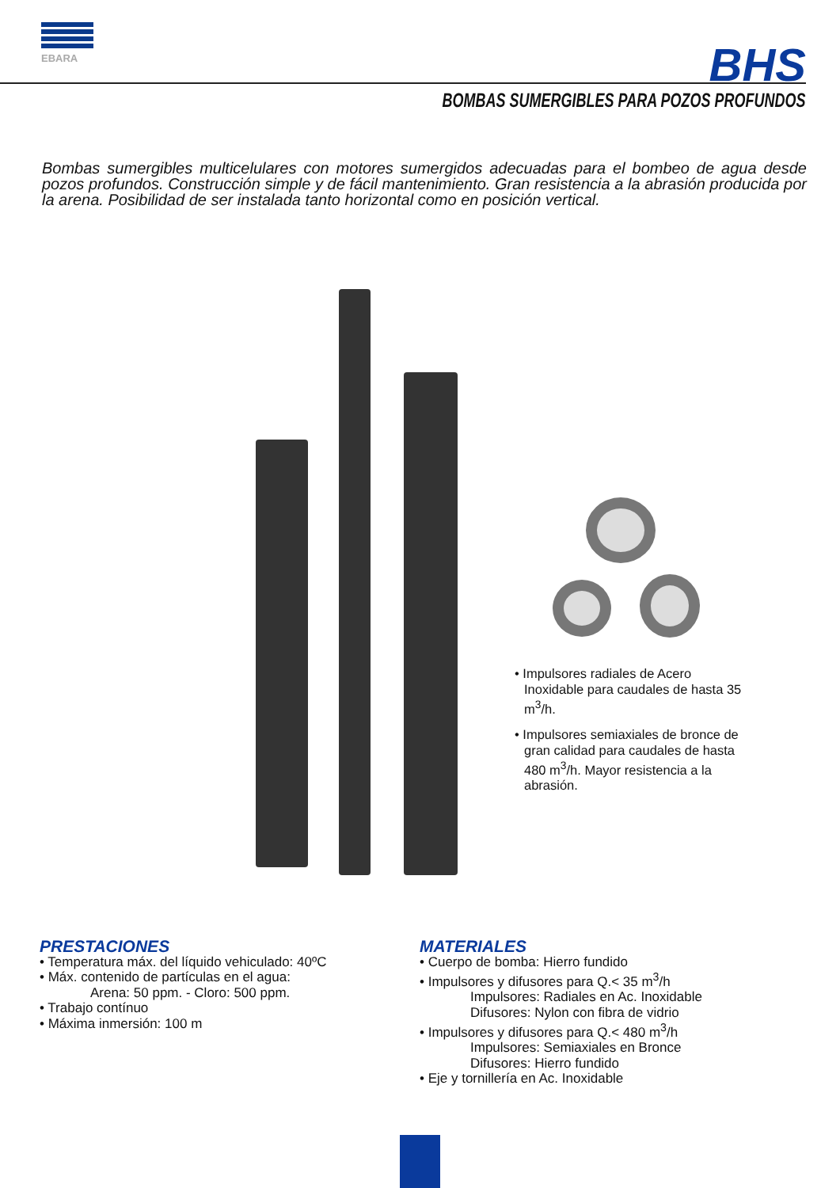EBARA
BHS
BOMBAS SUMERGIBLES PARA POZOS PROFUNDOS
Bombas sumergibles multicelulares con motores sumergidos adecuadas para el bombeo de agua desde pozos profundos. Construcción simple y de fácil mantenimiento. Gran resistencia a la abrasión producida por la arena. Posibilidad de ser instalada tanto horizontal como en posición vertical.
• Impulsores radiales de Acero Inoxidable para caudales de hasta 35 m<sup>3</sup>/h.
• Impulsores semiaxiales de bronce de gran calidad para caudales de hasta 480 m<sup>3</sup>/h. Mayor resistencia a la abrasión.
PRESTACIONES
• Temperatura máx. del líquido vehiculado: 40ºC
• Máx. contenido de partículas en el agua:
Arena: 50 ppm. - Cloro: 500 ppm.
• Trabajo contínuo
• Máxima inmersión: 100 m
MATERIALES
• Cuerpo de bomba: Hierro fundido
• Impulsores y difusores para Q.< 35 m<sup>3</sup>/h
Impulsores: Radiales en Ac. Inoxidable
Difusores: Nylon con fibra de vidrio
• Impulsores y difusores para Q.< 480 m<sup>3</sup>/h
Impulsores: Semiaxiales en Bronce
Difusores: Hierro fundido
• Eje y tornillería en Ac. Inoxidable